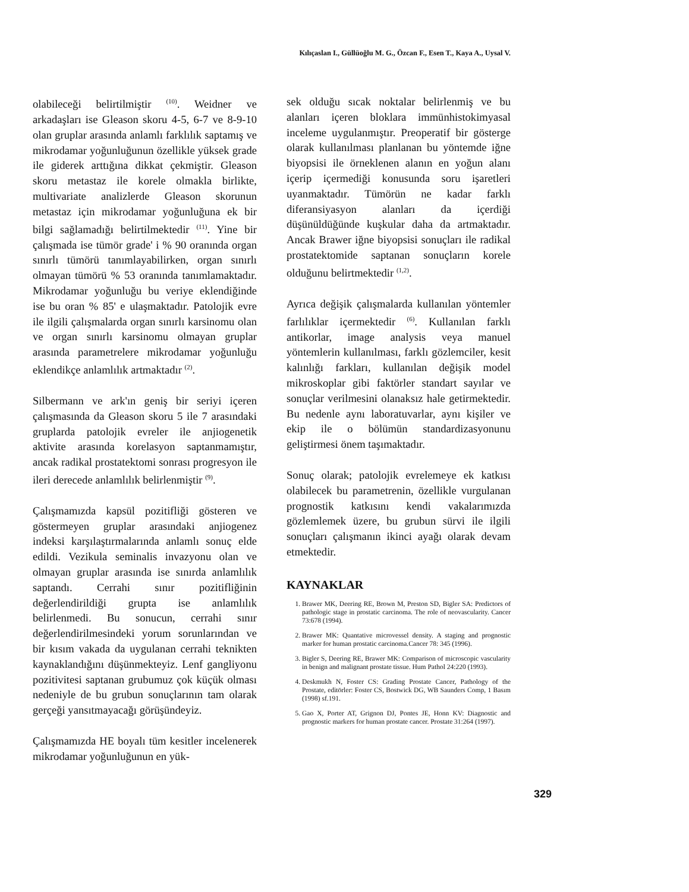Kılıçaslan I., Güllüoğlu M. G., Özcan F., Esen T., Kaya A., Uysal V.
olabileceği belirtilmiştir <sup>(10)</sup>. Weidner ve arkadaşları ise Gleason skoru 4-5, 6-7 ve 8-9-10 olan gruplar arasında anlamlı farklılık saptamış ve mikrodamar yoğunluğunun özellikle yüksek grade ile giderek arttığına dikkat çekmiştir. Gleason skoru metastaz ile korele olmakla birlikte, multivariate analizlerde Gleason skorunun metastaz için mikrodamar yoğunluğuna ek bir bilgi sağlamadığı belirtilmektedir <sup>(11)</sup>. Yine bir çalışmada ise tümör grade' i % 90 oranında organ sınırlı tümörü tanımlayabilirken, organ sınırlı olmayan tümörü % 53 oranında tanımlamaktadır. Mikrodamar yoğunluğu bu veriye eklendiğinde ise bu oran % 85' e ulaşmaktadır. Patolojik evre ile ilgili çalışmalarda organ sınırlı karsinomu olan ve organ sınırlı karsinomu olmayan gruplar arasında parametrelere mikrodamar yoğunluğu eklendikçe anlamlılık artmaktadır <sup>(2)</sup>.
Silbermann ve ark'ın geniş bir seriyi içeren çalışmasında da Gleason skoru 5 ile 7 arasındaki gruplarda patolojik evreler ile anjiogenetik aktivite arasında korelasyon saptanmamıştır, ancak radikal prostatektomi sonrası progresyon ile ileri derecede anlamlılık belirlenmiştir <sup>(9)</sup>.
Çalışmamızda kapsül pozitifliği gösteren ve göstermeyen gruplar arasındaki anjiogenez indeksi karşılaştırmalarında anlamlı sonuç elde edildi. Vezikula seminalis invazyonu olan ve olmayan gruplar arasında ise sınırda anlamlılık saptandı. Cerrahi sınır pozitifliğinin değerlendirildiği grupta ise anlamlılık belirlenmedi. Bu sonucun, cerrahi sınır değerlendirilmesindeki yorum sorunlarından ve bir kısım vakada da uygulanan cerrahi teknikten kaynaklandığını düşünmekteyiz. Lenf gangliyonu pozitivitesi saptanan grubumuz çok küçük olması nedeniyle de bu grubun sonuçlarının tam olarak gerçeği yansıtmayacağı görüşündeyiz.
Çalışmamızda HE boyalı tüm kesitler incelenerek mikrodamar yoğunluğunun en yük-
sek olduğu sıcak noktalar belirlenmiş ve bu alanları içeren bloklara immünhistokimyasal inceleme uygulanmıştır. Preoperatif bir gösterge olarak kullanılması planlanan bu yöntemde iğne biyopsisi ile örneklenen alanın en yoğun alanı içerip içermediği konusunda soru işaretleri uyanmaktadır. Tümörün ne kadar farklı diferansiyasyon alanları da içerdiği düşünüldüğünde kuşkular daha da artmaktadır. Ancak Brawer iğne biyopsisi sonuçları ile radikal prostatektomide saptanan sonuçların korele olduğunu belirtmektedir <sup>(1,2)</sup>.
Ayrıca değişik çalışmalarda kullanılan yöntemler farlılıklar içermektedir <sup>(6)</sup>. Kullanılan farklı antikorlar, image analysis veya manuel yöntemlerin kullanılması, farklı gözlemciler, kesit kalınlığı farkları, kullanılan değişik model mikroskoplar gibi faktörler standart sayılar ve sonuçlar verilmesini olanaksız hale getirmektedir. Bu nedenle aynı laboratuvarlar, aynı kişiler ve ekip ile o bölümün standardizasyonunu geliştirmesi önem taşımaktadır.
Sonuç olarak; patolojik evrelemeye ek katkısı olabilecek bu parametrenin, özellikle vurgulanan prognostik katkısını kendi vakalarımızda gözlemlemek üzere, bu grubun sürvi ile ilgili sonuçları çalışmanın ikinci ayağı olarak devam etmektedir.
KAYNAKLAR
1. Brawer MK, Deering RE, Brown M, Preston SD, Bigler SA: Predictors of pathologic stage in prostatic carcinoma. The role of neovascularity. Cancer 73:678 (1994).
2. Brawer MK: Quantative microvessel density. A staging and prognostic marker for human prostatic carcinoma.Cancer 78: 345 (1996).
3. Bigler S, Deering RE, Brawer MK: Comparison of microscopic vascularity in benign and malignant prostate tissue. Hum Pathol 24:220 (1993).
4. Deskmukh N, Foster CS: Grading Prostate Cancer, Pathology of the Prostate, editörler: Foster CS, Bostwick DG, WB Saunders Comp, 1 Basım (1998) sf.191.
5. Gao X, Porter AT, Grignon DJ, Pontes JE, Honn KV: Diagnostic and prognostic markers for human prostate cancer. Prostate 31:264 (1997).
329